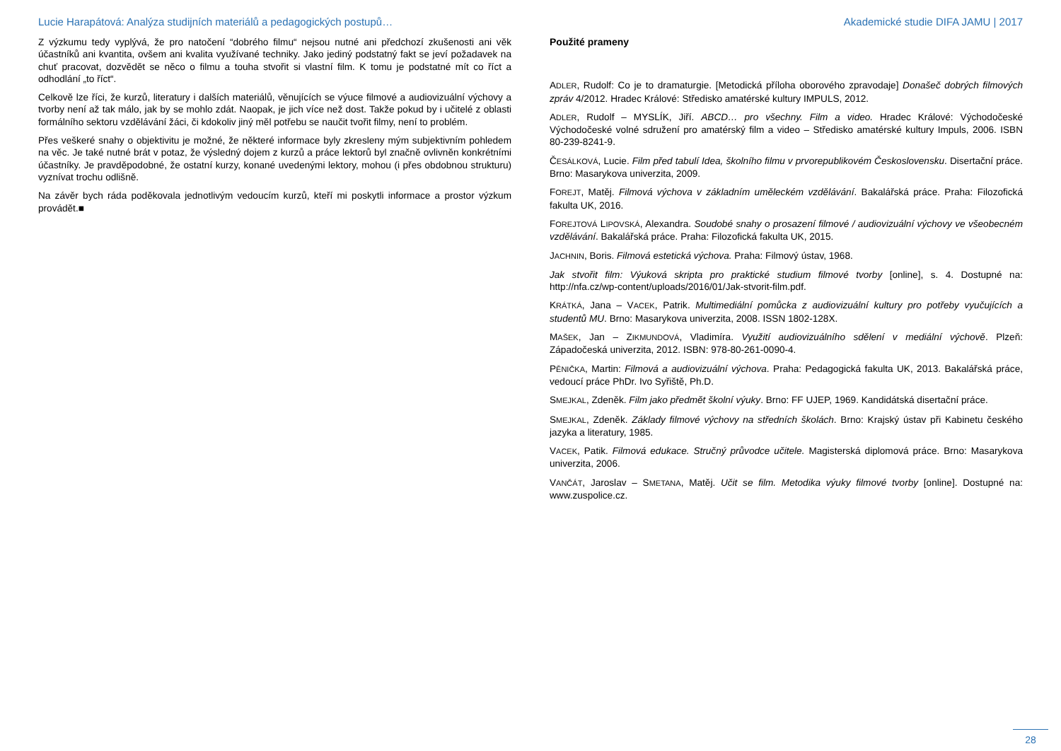Lucie Harapátová: Analýza studijních materiálů a pedagogických postupů… Akademické studie DIFA JAMU | 2017
Z výzkumu tedy vyplývá, že pro natočení “dobrého filmu“ nejsou nutné ani předchozí zkušenosti ani věk účastníků ani kvantita, ovšem ani kvalita využívané techniky. Jako jediný podstatný fakt se jeví požadavek na chuť pracovat, dozvědět se něco o filmu a touha stvořit si vlastní film. K tomu je podstatné mít co říct a odhodlání „to říct“.
Celkově lze říci, že kurzů, literatury i dalších materiálů, věnujících se výuce filmové a audiovizuální výchovy a tvorby není až tak málo, jak by se mohlo zdát. Naopak, je jich více než dost. Takže pokud by i učitelé z oblasti formálního sektoru vzdělávání žáci, či kdokoliv jiný měl potřebu se naučit tvořit filmy, není to problém.
Přes veškeré snahy o objektivitu je možné, že některé informace byly zkresleny mým subjektivním pohledem na věc. Je také nutné brát v potaz, že výsledný dojem z kurzů a práce lektorů byl značně ovlivněn konkrétními účastníky. Je pravděpodobné, že ostatní kurzy, konané uvedenými lektory, mohou (i přes obdobnou strukturu) vyznívat trochu odlišně.
Na závěr bych ráda poděkovala jednotlivým vedoucím kurzů, kteří mi poskytli informace a prostor výzkum provádět.■
Použité prameny
ADLER, Rudolf: Co je to dramaturgie. [Metodická příloha oborového zpravodaje] Donašeč dobrých filmových zpráv 4/2012. Hradec Králové: Středisko amatérské kultury IMPULS, 2012.
ADLER, Rudolf – MYSLÍK, Jiří. ABCD… pro všechny. Film a video. Hradec Králové: Východočeské Východočeské volné sdružení pro amatérský film a video – Středisko amatérské kultury Impuls, 2006. ISBN 80-239-8241-9.
ČESÁLKOVÁ, Lucie. Film před tabulí Idea, školního filmu v prvorepublikovém Československu. Disertační práce. Brno: Masarykova univerzita, 2009.
FOREJT, Matěj. Filmová výchova v základním uměleckém vzdělávání. Bakalářská práce. Praha: Filozofická fakulta UK, 2016.
FOREJTOVÁ LIPOVSKÁ, Alexandra. Soudobé snahy o prosazení filmové / audiovizuální výchovy ve všeobecném vzdělávání. Bakalářská práce. Praha: Filozofická fakulta UK, 2015.
JACHNIN, Boris. Filmová estetická výchova. Praha: Filmový ústav, 1968.
Jak stvořit film: Výuková skripta pro praktické studium filmové tvorby [online], s. 4. Dostupné na: http://nfa.cz/wp-content/uploads/2016/01/Jak-stvorit-film.pdf.
KRÁTKÁ, Jana – VACEK, Patrik. Multimediální pomůcka z audiovizuální kultury pro potřeby vyučujících a studentů MU. Brno: Masarykova univerzita, 2008. ISSN 1802-128X.
MAŠEK, Jan – ZIKMUNDOVÁ, Vladimíra. Využití audiovizuálního sdělení v mediální výchově. Plzeň: Západočeská univerzita, 2012. ISBN: 978-80-261-0090-4.
PĚNIČKA, Martin: Filmová a audiovizuální výchova. Praha: Pedagogická fakulta UK, 2013. Bakalářská práce, vedoucí práce PhDr. Ivo Syřiště, Ph.D.
SMEJKAL, Zdeněk. Film jako předmět školní výuky. Brno: FF UJEP, 1969. Kandidátská disertační práce.
SMEJKAL, Zdeněk. Základy filmové výchovy na středních školách. Brno: Krajský ústav při Kabinetu českého jazyka a literatury, 1985.
VACEK, Patik. Filmová edukace. Stručný průvodce učitele. Magisterská diplomová práce. Brno: Masarykova univerzita, 2006.
VANČÁT, Jaroslav – SMETANA, Matěj. Učit se film. Metodika výuky filmové tvorby [online]. Dostupné na: www.zuspolice.cz.
28